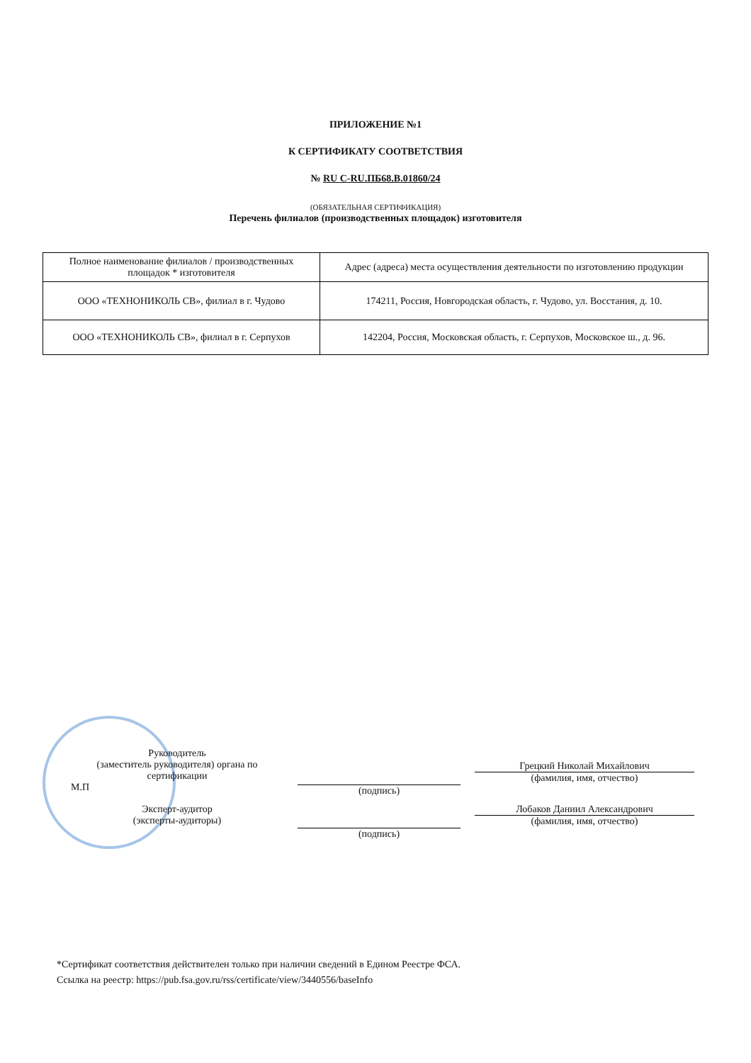ПРИЛОЖЕНИЕ №1
К СЕРТИФИКАТУ СООТВЕТСТВИЯ
№ RU C-RU.ПБ68.В.01860/24
(ОБЯЗАТЕЛЬНАЯ СЕРТИФИКАЦИЯ)
Перечень филиалов (производственных площадок) изготовителя
| Полное наименование филиалов / производственных площадок * изготовителя | Адрес (адреса) места осуществления деятельности по изготовлению продукции |
| ООО «ТЕХНОНИКОЛЬ СВ», филиал в г. Чудово | 174211, Россия, Новгородская область, г. Чудово, ул. Восстания, д. 10. |
| ООО «ТЕХНОНИКОЛЬ СВ», филиал в г. Серпухов | 142204, Россия, Московская область, г. Серпухов, Московское ш., д. 96. |
Руководитель
(заместитель руководителя) органа по сертификации
М.П
(подпись)
Грецкий Николай Михайлович
(фамилия, имя, отчество)
Эксперт-аудитор
(эксперты-аудиторы)
(подпись)
Лобаков Даниил Александрович
(фамилия, имя, отчество)
*Сертификат соответствия действителен только при наличии сведений в Едином Реестре ФСА.
Ссылка на реестр: https://pub.fsa.gov.ru/rss/certificate/view/3440556/baseInfo